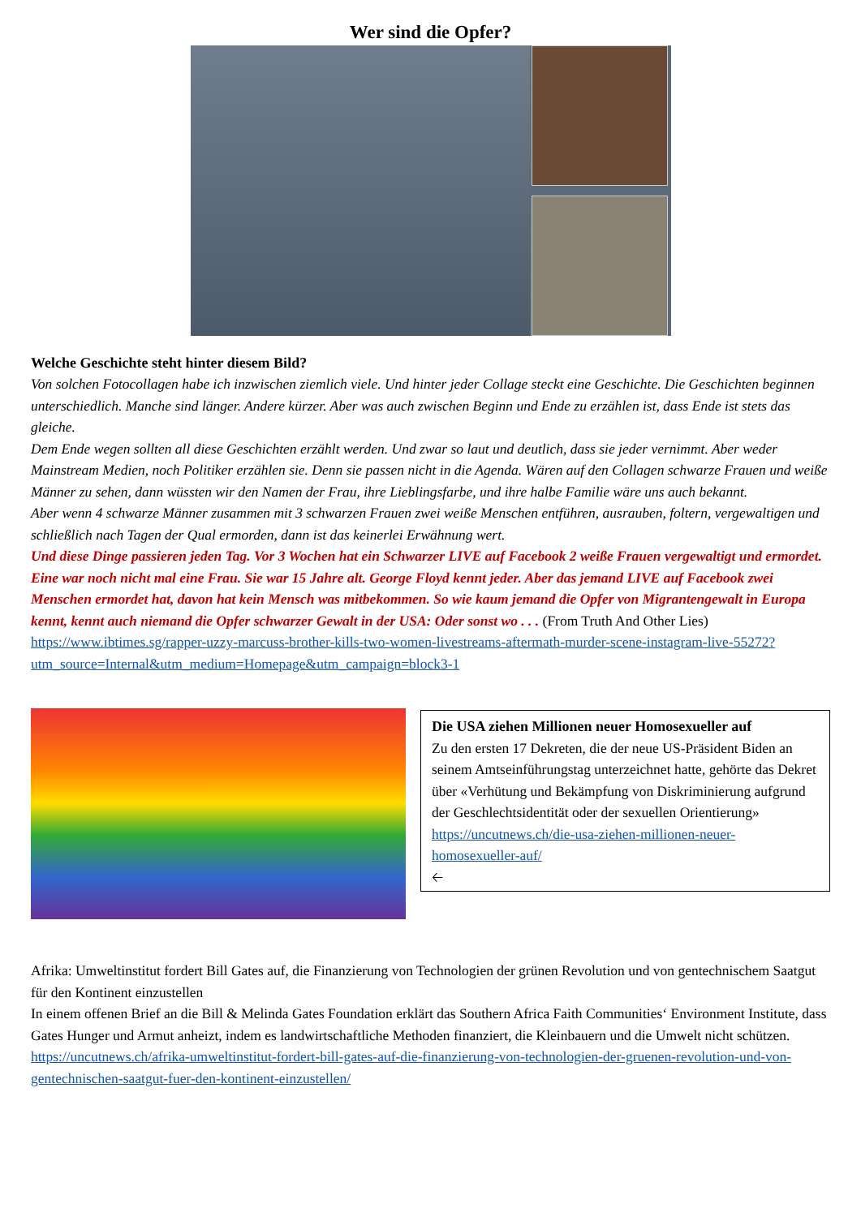Wer sind die Opfer?
Welche Geschichte steht hinter diesem Bild?
Von solchen Fotocollagen habe ich inzwischen ziemlich viele. Und hinter jeder Collage steckt eine Geschichte. Die Geschichten beginnen unterschiedlich. Manche sind länger. Andere kürzer. Aber was auch zwischen Beginn und Ende zu erzählen ist, dass Ende ist stets das gleiche.
Dem Ende wegen sollten all diese Geschichten erzählt werden. Und zwar so laut und deutlich, dass sie jeder vernimmt. Aber weder Mainstream Medien, noch Politiker erzählen sie. Denn sie passen nicht in die Agenda. Wären auf den Collagen schwarze Frauen und weiße Männer zu sehen, dann wüssten wir den Namen der Frau, ihre Lieblingsfarbe, und ihre halbe Familie wäre uns auch bekannt.
Aber wenn 4 schwarze Männer zusammen mit 3 schwarzen Frauen zwei weiße Menschen entführen, ausrauben, foltern, vergewaltigen und schließlich nach Tagen der Qual ermorden, dann ist das keinerlei Erwähnung wert.
Und diese Dinge passieren jeden Tag. Vor 3 Wochen hat ein Schwarzer LIVE auf Facebook 2 weiße Frauen vergewaltigt und ermordet. Eine war noch nicht mal eine Frau. Sie war 15 Jahre alt. George Floyd kennt jeder. Aber das jemand LIVE auf Facebook zwei Menschen ermordet hat, davon hat kein Mensch was mitbekommen. So wie kaum jemand die Opfer von Migrantengewalt in Europa kennt, kennt auch niemand die Opfer schwarzer Gewalt in der USA: Oder sonst wo . . . (From Truth And Other Lies)
https://www.ibtimes.sg/rapper-uzzy-marcuss-brother-kills-two-women-livestreams-aftermath-murder-scene-instagram-live-55272?utm_source=Internal&utm_medium=Homepage&utm_campaign=block3-1
Die USA ziehen Millionen neuer Homosexueller auf
Zu den ersten 17 Dekreten, die der neue US-Präsident Biden an seinem Amtseinführungstag unterzeichnet hatte, gehörte das Dekret über «Verhütung und Bekämpfung von Diskriminierung aufgrund der Geschlechtsidentität oder der sexuellen Orientierung» https://uncutnews.ch/die-usa-ziehen-millionen-neuer-homosexueller-auf/
🡠
Afrika: Umweltinstitut fordert Bill Gates auf, die Finanzierung von Technologien der grünen Revolution und von gentechnischem Saatgut für den Kontinent einzustellen
In einem offenen Brief an die Bill & Melinda Gates Foundation erklärt das Southern Africa Faith Communities‘ Environment Institute, dass Gates Hunger und Armut anheizt, indem es landwirtschaftliche Methoden finanziert, die Kleinbauern und die Umwelt nicht schützen.
https://uncutnews.ch/afrika-umweltinstitut-fordert-bill-gates-auf-die-finanzierung-von-technologien-der-gruenen-revolution-und-von-gentechnischen-saatgut-fuer-den-kontinent-einzustellen/